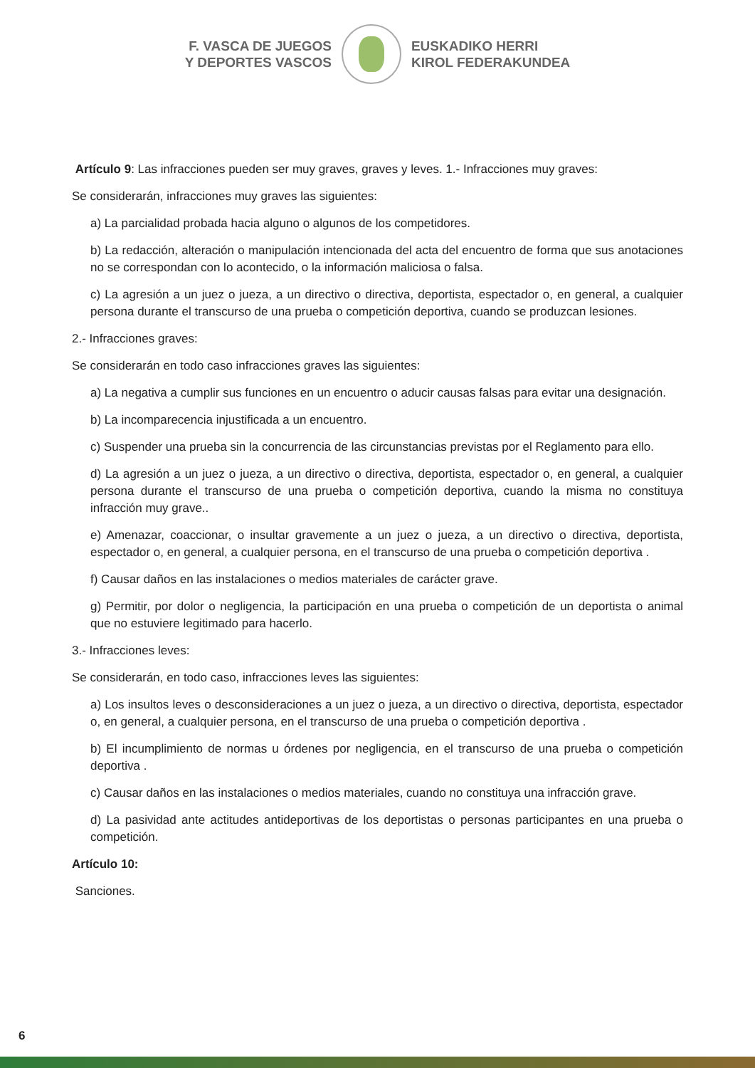F. VASCA DE JUEGOS
Y DEPORTES VASCOS
EUSKADIKO HERRI
KIROL FEDERAKUNDEA
Artículo 9: Las infracciones pueden ser muy graves, graves y leves. 1.- Infracciones muy graves:
Se considerarán, infracciones muy graves las siguientes:
a) La parcialidad probada hacia alguno o algunos de los competidores.
b) La redacción, alteración o manipulación intencionada del acta del encuentro de forma que sus anotaciones no se correspondan con lo acontecido, o la información maliciosa o falsa.
c) La agresión a un juez o jueza, a un directivo o directiva, deportista, espectador o, en general, a cualquier persona durante el transcurso de una prueba o competición deportiva, cuando se produzcan lesiones.
2.- Infracciones graves:
Se considerarán en todo caso infracciones graves las siguientes:
a) La negativa a cumplir sus funciones en un encuentro o aducir causas falsas para evitar una designación.
b) La incomparecencia injustificada a un encuentro.
c) Suspender una prueba sin la concurrencia de las circunstancias previstas por el Reglamento para ello.
d) La agresión a un juez o jueza, a un directivo o directiva, deportista, espectador o, en general, a cualquier persona durante el transcurso de una prueba o competición deportiva, cuando la misma no constituya infracción muy grave..
e) Amenazar, coaccionar, o insultar gravemente a un juez o jueza, a un directivo o directiva, deportista, espectador o, en general, a cualquier persona, en el transcurso de una prueba o competición deportiva .
f) Causar daños en las instalaciones o medios materiales de carácter grave.
g) Permitir, por dolor o negligencia, la participación en una prueba o competición de un deportista o animal que no estuviere legitimado para hacerlo.
3.- Infracciones leves:
Se considerarán, en todo caso, infracciones leves las siguientes:
a) Los insultos leves o desconsideraciones a un juez o jueza, a un directivo o directiva, deportista, espectador o, en general, a cualquier persona, en el transcurso de una prueba o competición deportiva .
b) El incumplimiento de normas u órdenes por negligencia, en el transcurso de una prueba o competición deportiva .
c) Causar daños en las instalaciones o medios materiales, cuando no constituya una infracción grave.
d) La pasividad ante actitudes antideportivas de los deportistas o personas participantes en una prueba o competición.
Artículo 10:
Sanciones.
6